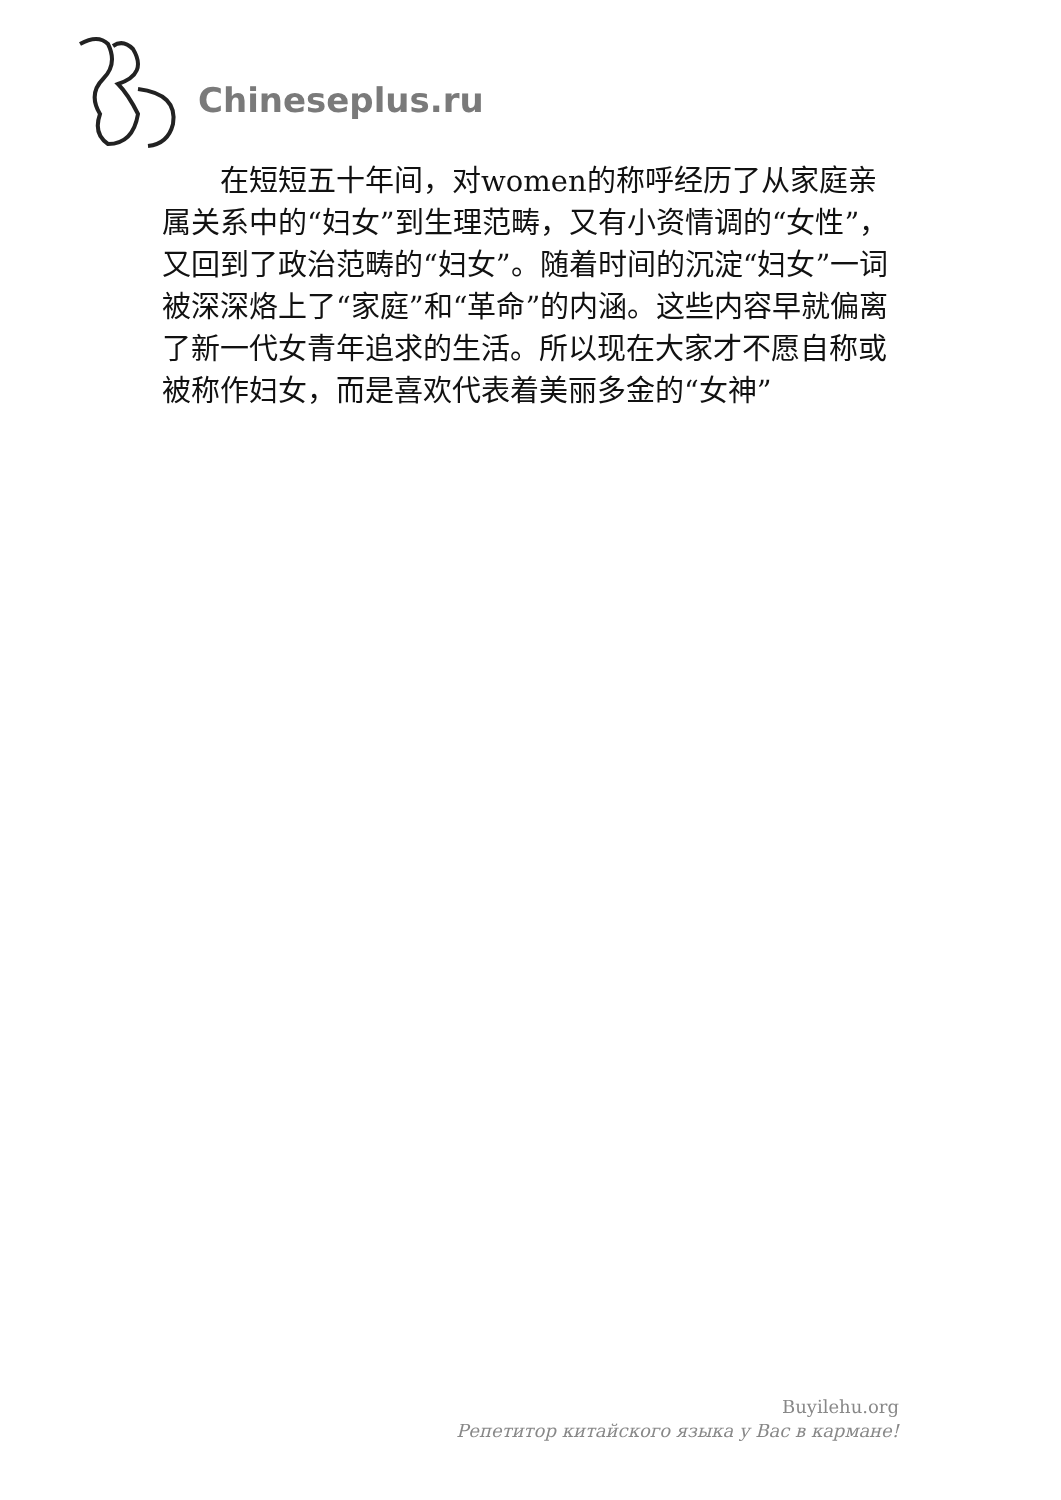Chineseplus.ru
　　在短短五十年间，对women的称呼经历了从家庭亲属关系中的“妇女”到生理范畴，又有小资情调的“女性”，又回到了政治范畴的“妇女”。随着时间的沉淀“妇女”一词被深深烙上了“家庭”和“革命”的内涵。这些内容早就偏离了新一代女青年追求的生活。所以现在大家才不愿自称或被称作妇女，而是喜欢代表着美丽多金的“女神”
Buyilehu.org
Репетитор китайского языка у Вас в кармане!